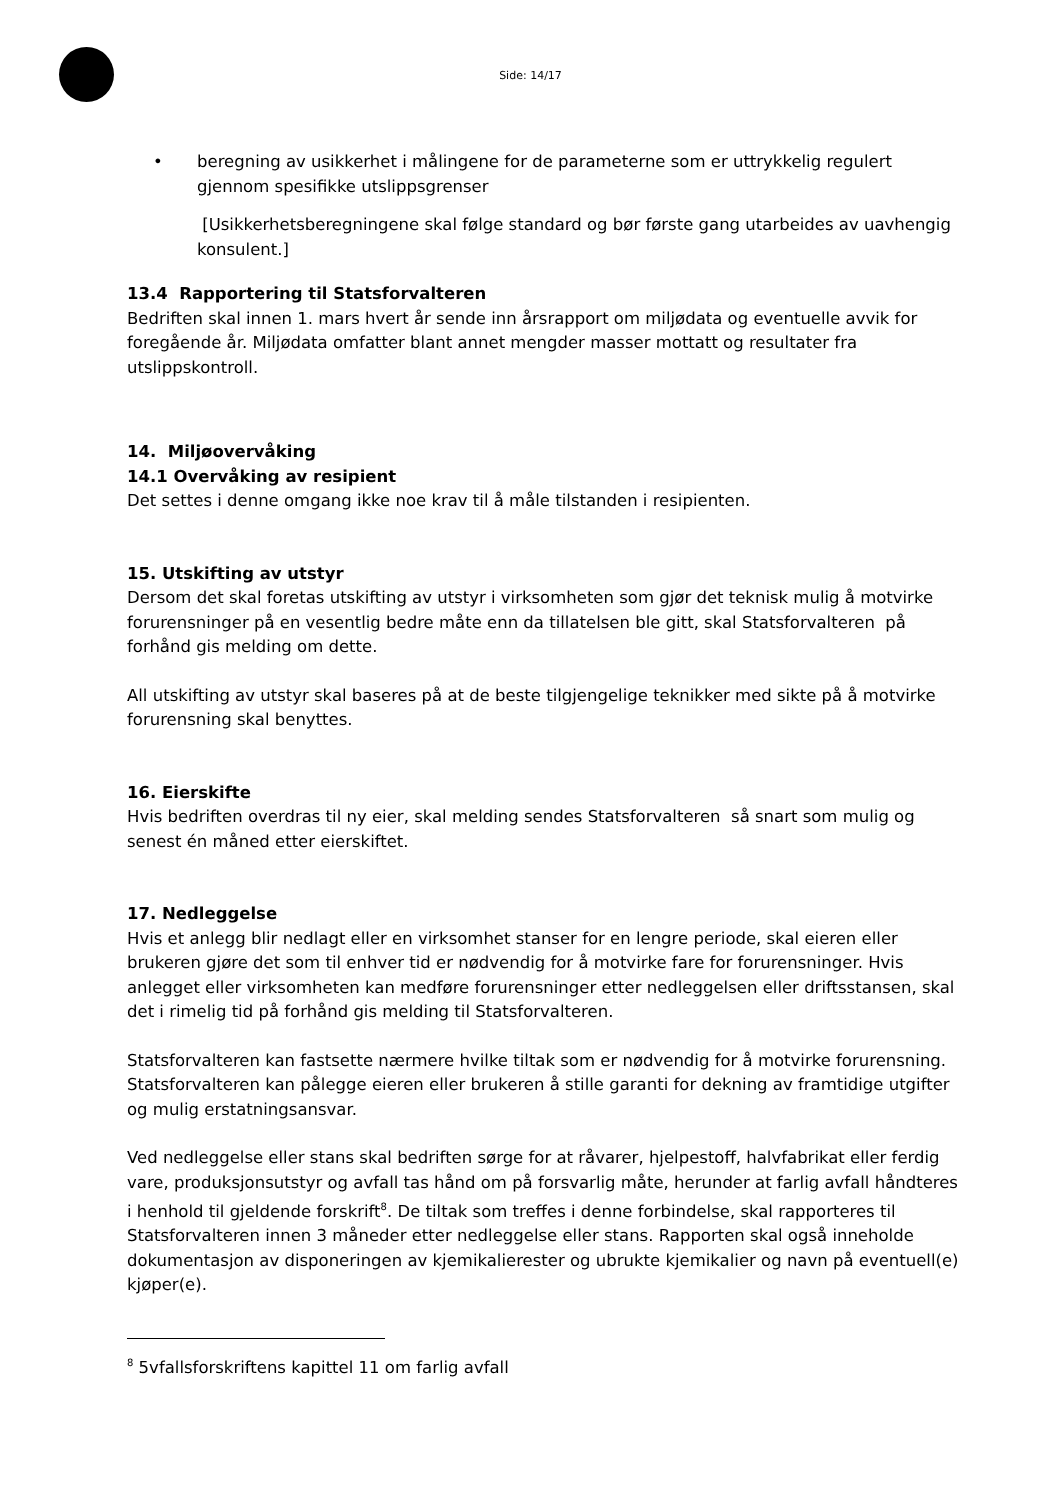Side: 14/17
• beregning av usikkerhet i målingene for de parameterne som er uttrykkelig regulert gjennom spesifikke utslippsgrenser
[Usikkerhetsberegningene skal følge standard og bør første gang utarbeides av uavhengig konsulent.]
13.4 Rapportering til Statsforvalteren
Bedriften skal innen 1. mars hvert år sende inn årsrapport om miljødata og eventuelle avvik for foregående år. Miljødata omfatter blant annet mengder masser mottatt og resultater fra utslippskontroll.
14. Miljøovervåking
14.1 Overvåking av resipient
Det settes i denne omgang ikke noe krav til å måle tilstanden i resipienten.
15. Utskifting av utstyr
Dersom det skal foretas utskifting av utstyr i virksomheten som gjør det teknisk mulig å motvirke forurensninger på en vesentlig bedre måte enn da tillatelsen ble gitt, skal Statsforvalteren på forhånd gis melding om dette.
All utskifting av utstyr skal baseres på at de beste tilgjengelige teknikker med sikte på å motvirke forurensning skal benyttes.
16. Eierskifte
Hvis bedriften overdras til ny eier, skal melding sendes Statsforvalteren så snart som mulig og senest én måned etter eierskiftet.
17. Nedleggelse
Hvis et anlegg blir nedlagt eller en virksomhet stanser for en lengre periode, skal eieren eller brukeren gjøre det som til enhver tid er nødvendig for å motvirke fare for forurensninger. Hvis anlegget eller virksomheten kan medføre forurensninger etter nedleggelsen eller driftsstansen, skal det i rimelig tid på forhånd gis melding til Statsforvalteren.
Statsforvalteren kan fastsette nærmere hvilke tiltak som er nødvendig for å motvirke forurensning. Statsforvalteren kan pålegge eieren eller brukeren å stille garanti for dekning av framtidige utgifter og mulig erstatningsansvar.
Ved nedleggelse eller stans skal bedriften sørge for at råvarer, hjelpestoff, halvfabrikat eller ferdig vare, produksjonsutstyr og avfall tas hånd om på forsvarlig måte, herunder at farlig avfall håndteres i henhold til gjeldende forskrift<sup>8</sup>. De tiltak som treffes i denne forbindelse, skal rapporteres til Statsforvalteren innen 3 måneder etter nedleggelse eller stans. Rapporten skal også inneholde dokumentasjon av disponeringen av kjemikalierester og ubrukte kjemikalier og navn på eventuell(e) kjøper(e).
<sup>8</sup> 5vfallsforskriftens kapittel 11 om farlig avfall